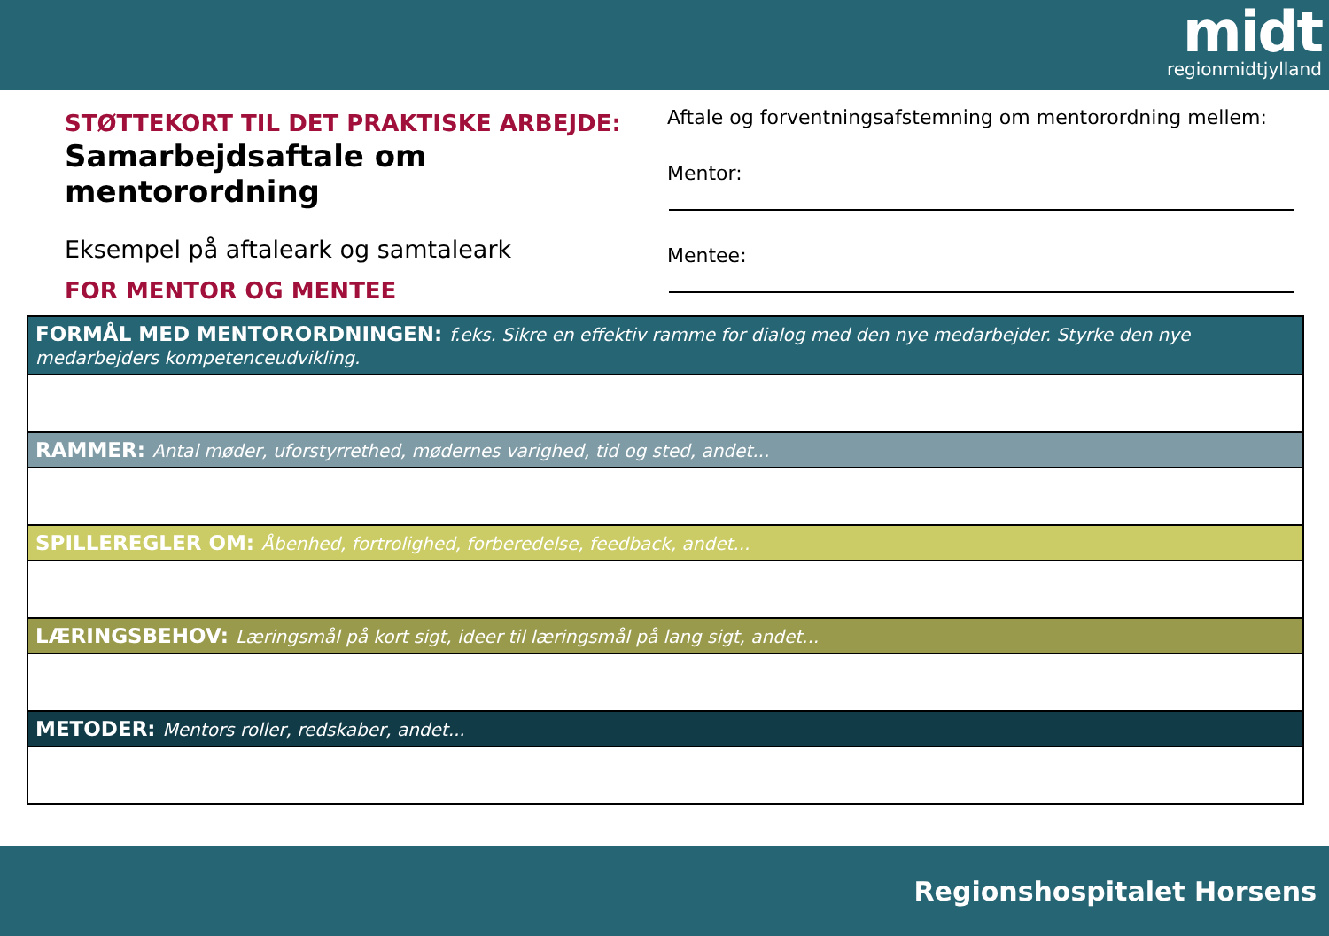midt
regionmidtjylland
STØTTEKORT TIL DET PRAKTISKE ARBEJDE:
Samarbejdsaftale om mentorordning
Eksempel på aftaleark og samtaleark
FOR MENTOR OG MENTEE
Aftale og forventningsafstemning om mentorordning mellem:
Mentor:
Mentee:
| FORMÅL MED MENTORORDNINGEN: f.eks. Sikre en effektiv ramme for dialog med den nye medarbejder. Styrke den nye medarbejders kompetenceudvikling. |
| --- |
| RAMMER: Antal møder, uforstyrrethed, mødernes varighed, tid og sted, andet... |
| SPILLEREGLER OM: Åbenhed, fortrolighed, forberedelse, feedback, andet... |
| LÆRINGSBEHOV: Læringsmål på kort sigt, ideer til læringsmål på lang sigt, andet... |
| METODER: Mentors roller, redskaber, andet... |
Regionshospitalet Horsens